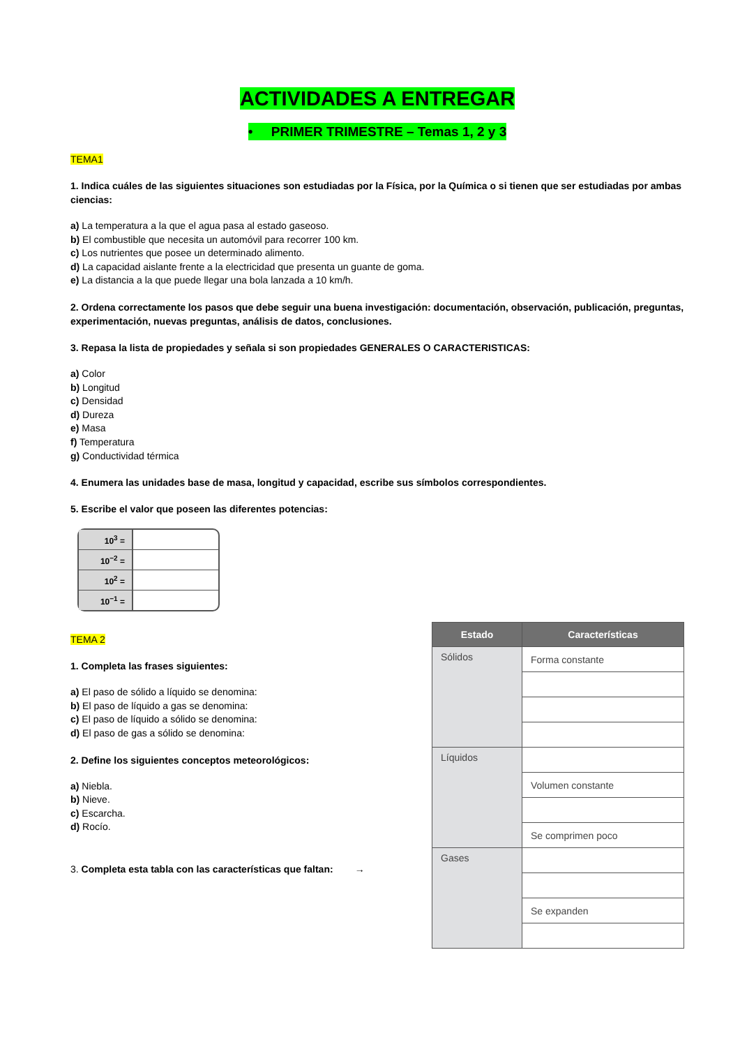ACTIVIDADES A ENTREGAR
• PRIMER TRIMESTRE – Temas 1, 2 y 3
TEMA1
1. Indica cuáles de las siguientes situaciones son estudiadas por la Física, por la Química o si tienen que ser estudiadas por ambas ciencias:
a) La temperatura a la que el agua pasa al estado gaseoso.
b) El combustible que necesita un automóvil para recorrer 100 km.
c) Los nutrientes que posee un determinado alimento.
d) La capacidad aislante frente a la electricidad que presenta un guante de goma.
e) La distancia a la que puede llegar una bola lanzada a 10 km/h.
2. Ordena correctamente los pasos que debe seguir una buena investigación: documentación, observación, publicación, preguntas, experimentación, nuevas preguntas, análisis de datos, conclusiones.
3. Repasa la lista de propiedades y señala si son propiedades GENERALES O CARACTERISTICAS:
a) Color
b) Longitud
c) Densidad
d) Dureza
e) Masa
f) Temperatura
g) Conductividad térmica
4. Enumera las unidades base de masa, longitud y capacidad, escribe sus símbolos correspondientes.
5. Escribe el valor que poseen las diferentes potencias:
| 10<sup>3</sup> = | |
| 10<sup>−2</sup> = | |
| 10<sup>2</sup> = | |
| 10<sup>−1</sup> = | |
TEMA 2
1. Completa las frases siguientes:
a) El paso de sólido a líquido se denomina:
b) El paso de líquido a gas se denomina:
c) El paso de líquido a sólido se denomina:
d) El paso de gas a sólido se denomina:
2. Define los siguientes conceptos meteorológicos:
a) Niebla.
b) Nieve.
c) Escarcha.
d) Rocío.
3. Completa esta tabla con las características que faltan: →
| Estado | Características |
| --- | --- |
| Sólidos | Forma constante |
| Líquidos | |
| | Volumen constante |
| | Se comprimen poco |
| Gases | |
| | Se expanden |